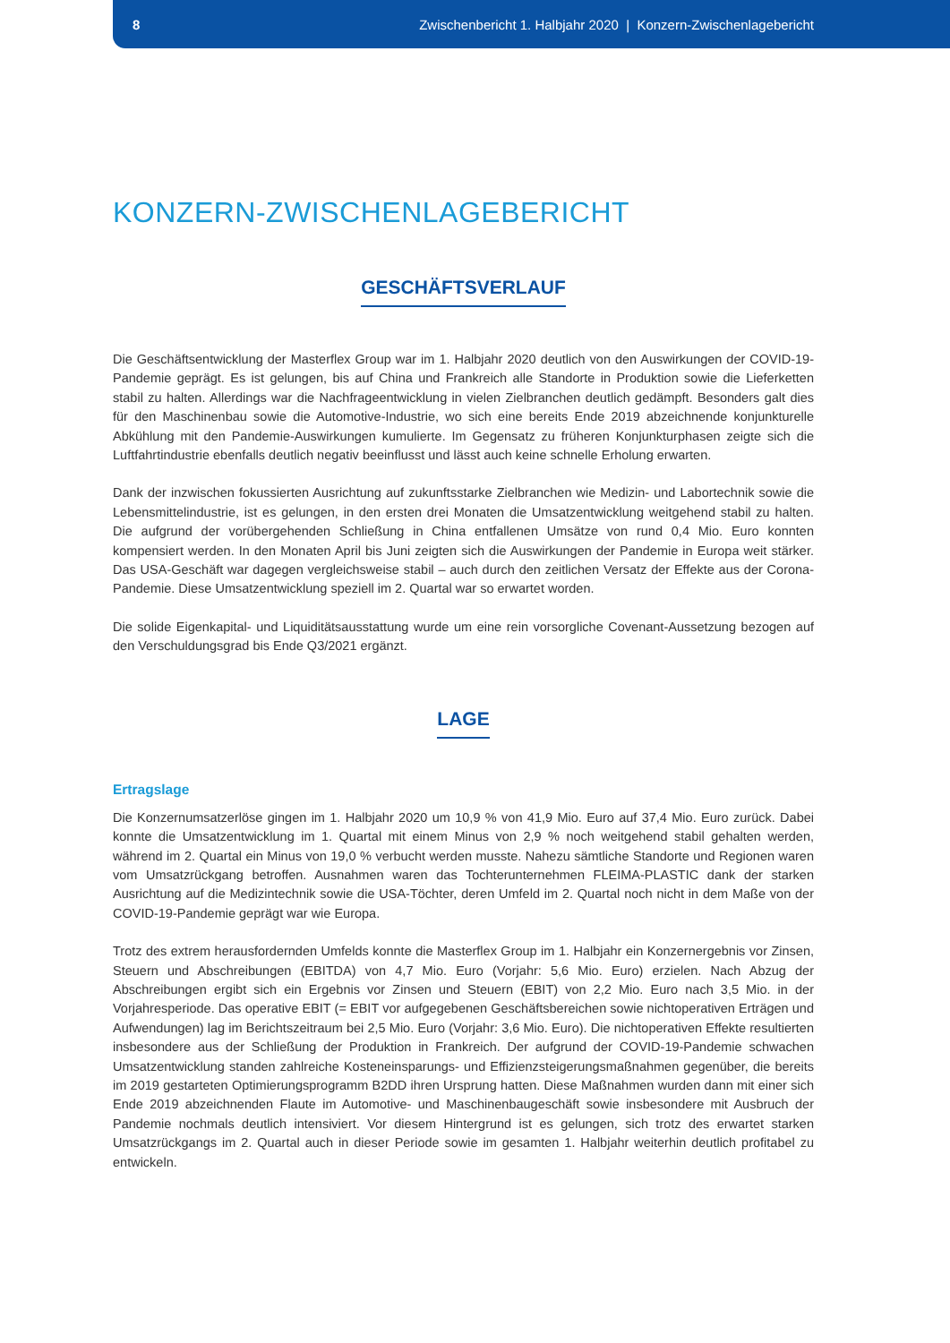8 Zwischenbericht 1. Halbjahr 2020 | Konzern-Zwischenlagebericht
KONZERN-ZWISCHENLAGEBERICHT
GESCHÄFTSVERLAUF
Die Geschäftsentwicklung der Masterflex Group war im 1. Halbjahr 2020 deutlich von den Auswirkungen der COVID-19-Pandemie geprägt. Es ist gelungen, bis auf China und Frankreich alle Standorte in Produktion sowie die Lieferketten stabil zu halten. Allerdings war die Nachfrageentwicklung in vielen Zielbranchen deutlich gedämpft. Besonders galt dies für den Maschinenbau sowie die Automotive-Industrie, wo sich eine bereits Ende 2019 abzeichnende konjunkturelle Abkühlung mit den Pandemie-Auswirkungen kumulierte. Im Gegensatz zu früheren Konjunkturphasen zeigte sich die Luftfahrtindustrie ebenfalls deutlich negativ beeinflusst und lässt auch keine schnelle Erholung erwarten.
Dank der inzwischen fokussierten Ausrichtung auf zukunftsstarke Zielbranchen wie Medizin- und Labortechnik sowie die Lebensmittelindustrie, ist es gelungen, in den ersten drei Monaten die Umsatzentwicklung weitgehend stabil zu halten. Die aufgrund der vorübergehenden Schließung in China entfallenen Umsätze von rund 0,4 Mio. Euro konnten kompensiert werden. In den Monaten April bis Juni zeigten sich die Auswirkungen der Pandemie in Europa weit stärker. Das USA-Geschäft war dagegen vergleichsweise stabil – auch durch den zeitlichen Versatz der Effekte aus der Corona-Pandemie. Diese Umsatzentwicklung speziell im 2. Quartal war so erwartet worden.
Die solide Eigenkapital- und Liquiditätsausstattung wurde um eine rein vorsorgliche Covenant-Aussetzung bezogen auf den Verschuldungsgrad bis Ende Q3/2021 ergänzt.
LAGE
Ertragslage
Die Konzernumsatzerlöse gingen im 1. Halbjahr 2020 um 10,9 % von 41,9 Mio. Euro auf 37,4 Mio. Euro zurück. Dabei konnte die Umsatzentwicklung im 1. Quartal mit einem Minus von 2,9 % noch weitgehend stabil gehalten werden, während im 2. Quartal ein Minus von 19,0 % verbucht werden musste. Nahezu sämtliche Standorte und Regionen waren vom Umsatzrückgang betroffen. Ausnahmen waren das Tochterunternehmen FLEIMA-PLASTIC dank der starken Ausrichtung auf die Medizintechnik sowie die USA-Töchter, deren Umfeld im 2. Quartal noch nicht in dem Maße von der COVID-19-Pandemie geprägt war wie Europa.
Trotz des extrem herausfordernden Umfelds konnte die Masterflex Group im 1. Halbjahr ein Konzernergebnis vor Zinsen, Steuern und Abschreibungen (EBITDA) von 4,7 Mio. Euro (Vorjahr: 5,6 Mio. Euro) erzielen. Nach Abzug der Abschreibungen ergibt sich ein Ergebnis vor Zinsen und Steuern (EBIT) von 2,2 Mio. Euro nach 3,5 Mio. in der Vorjahresperiode. Das operative EBIT (= EBIT vor aufgegebenen Geschäftsbereichen sowie nichtoperativen Erträgen und Aufwendungen) lag im Berichtszeitraum bei 2,5 Mio. Euro (Vorjahr: 3,6 Mio. Euro). Die nichtoperativen Effekte resultierten insbesondere aus der Schließung der Produktion in Frankreich. Der aufgrund der COVID-19-Pandemie schwachen Umsatzentwicklung standen zahlreiche Kosteneinsparungs- und Effizienzsteigerungsmaßnahmen gegenüber, die bereits im 2019 gestarteten Optimierungsprogramm B2DD ihren Ursprung hatten. Diese Maßnahmen wurden dann mit einer sich Ende 2019 abzeichnenden Flaute im Automotive- und Maschinenbaugeschäft sowie insbesondere mit Ausbruch der Pandemie nochmals deutlich intensiviert. Vor diesem Hintergrund ist es gelungen, sich trotz des erwartet starken Umsatzrückgangs im 2. Quartal auch in dieser Periode sowie im gesamten 1. Halbjahr weiterhin deutlich profitabel zu entwickeln.